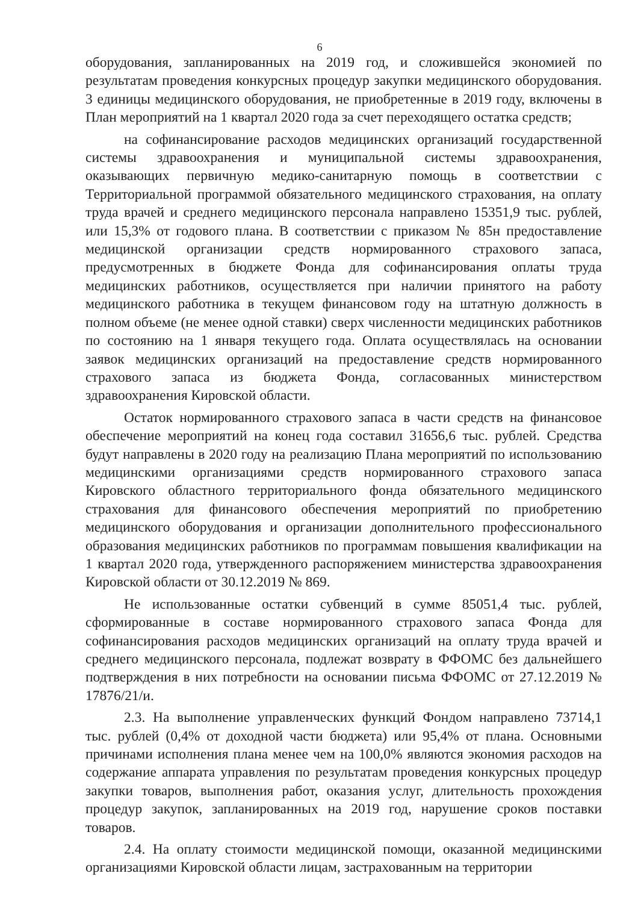6
оборудования, запланированных на 2019 год, и сложившейся экономией по результатам проведения конкурсных процедур закупки медицинского оборудования. 3 единицы медицинского оборудования, не приобретенные в 2019 году, включены в План мероприятий на 1 квартал 2020 года за счет переходящего остатка средств;
на софинансирование расходов медицинских организаций государственной системы здравоохранения и муниципальной системы здравоохранения, оказывающих первичную медико-санитарную помощь в соответствии с Территориальной программой обязательного медицинского страхования, на оплату труда врачей и среднего медицинского персонала направлено 15351,9 тыс. рублей, или 15,3% от годового плана. В соответствии с приказом № 85н предоставление медицинской организации средств нормированного страхового запаса, предусмотренных в бюджете Фонда для софинансирования оплаты труда медицинских работников, осуществляется при наличии принятого на работу медицинского работника в текущем финансовом году на штатную должность в полном объеме (не менее одной ставки) сверх численности медицинских работников по состоянию на 1 января текущего года. Оплата осуществлялась на основании заявок медицинских организаций на предоставление средств нормированного страхового запаса из бюджета Фонда, согласованных министерством здравоохранения Кировской области.
Остаток нормированного страхового запаса в части средств на финансовое обеспечение мероприятий на конец года составил 31656,6 тыс. рублей. Средства будут направлены в 2020 году на реализацию Плана мероприятий по использованию медицинскими организациями средств нормированного страхового запаса Кировского областного территориального фонда обязательного медицинского страхования для финансового обеспечения мероприятий по приобретению медицинского оборудования и организации дополнительного профессионального образования медицинских работников по программам повышения квалификации на 1 квартал 2020 года, утвержденного распоряжением министерства здравоохранения Кировской области от 30.12.2019 № 869.
Не использованные остатки субвенций в сумме 85051,4 тыс. рублей, сформированные в составе нормированного страхового запаса Фонда для софинансирования расходов медицинских организаций на оплату труда врачей и среднего медицинского персонала, подлежат возврату в ФФОМС без дальнейшего подтверждения в них потребности на основании письма ФФОМС от 27.12.2019 № 17876/21/и.
2.3. На выполнение управленческих функций Фондом направлено 73714,1 тыс. рублей (0,4% от доходной части бюджета) или 95,4% от плана. Основными причинами исполнения плана менее чем на 100,0% являются экономия расходов на содержание аппарата управления по результатам проведения конкурсных процедур закупки товаров, выполнения работ, оказания услуг, длительность прохождения процедур закупок, запланированных на 2019 год, нарушение сроков поставки товаров.
2.4. На оплату стоимости медицинской помощи, оказанной медицинскими организациями Кировской области лицам, застрахованным на территории